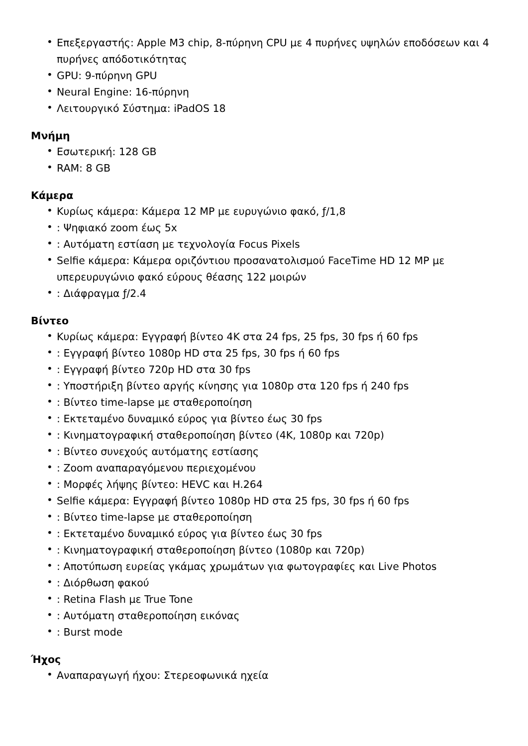• Επεξεργαστής: Apple M3 chip, 8-πύρηνη CPU με 4 πυρήνες υψηλών εποδόσεων και 4 πυρήνες απόδοτικότητας
• GPU: 9-πύρηνη GPU
• Neural Engine: 16-πύρηνη
• Λειτουργικό Σύστημα: iPadOS 18
Μνήμη
• Εσωτερική: 128 GB
• RAM: 8 GB
Κάμερα
• Κυρίως κάμερα: Κάμερα 12 MP με ευρυγώνιο φακό, ƒ/1,8
•: Ψηφιακό zoom έως 5x
•: Αυτόματη εστίαση με τεχνολογία Focus Pixels
• Selfie κάμερα: Κάμερα οριζόντιου προσανατολισμού FaceTime HD 12 MP με υπερευρυγώνιο φακό εύρους θέασης 122 μοιρών
•: Διάφραγμα ƒ/2.4
Βίντεο
• Κυρίως κάμερα: Εγγραφή βίντεο 4K στα 24 fps, 25 fps, 30 fps ή 60 fps
•: Εγγραφή βίντεο 1080p HD στα 25 fps, 30 fps ή 60 fps
•: Εγγραφή βίντεο 720p HD στα 30 fps
•: Υποστήριξη βίντεο αργής κίνησης για 1080p στα 120 fps ή 240 fps
•: Βίντεο time-lapse με σταθεροποίηση
•: Εκτεταμένο δυναμικό εύρος για βίντεο έως 30 fps
•: Κινηματογραφική σταθεροποίηση βίντεο (4K, 1080p και 720p)
•: Βίντεο συνεχούς αυτόματης εστίασης
•: Zoom αναπαραγόμενου περιεχομένου
•: Μορφές λήψης βίντεο: HEVC και H.264
• Selfie κάμερα: Εγγραφή βίντεο 1080p HD στα 25 fps, 30 fps ή 60 fps
•: Βίντεο time-lapse με σταθεροποίηση
•: Εκτεταμένο δυναμικό εύρος για βίντεο έως 30 fps
•: Κινηματογραφική σταθεροποίηση βίντεο (1080p και 720p)
•: Αποτύπωση ευρείας γκάμας χρωμάτων για φωτογραφίες και Live Photos
•: Διόρθωση φακού
•: Retina Flash με True Tone
•: Αυτόματη σταθεροποίηση εικόνας
•: Burst mode
Ήχος
• Αναπαραγωγή ήχου: Στερεοφωνικά ηχεία